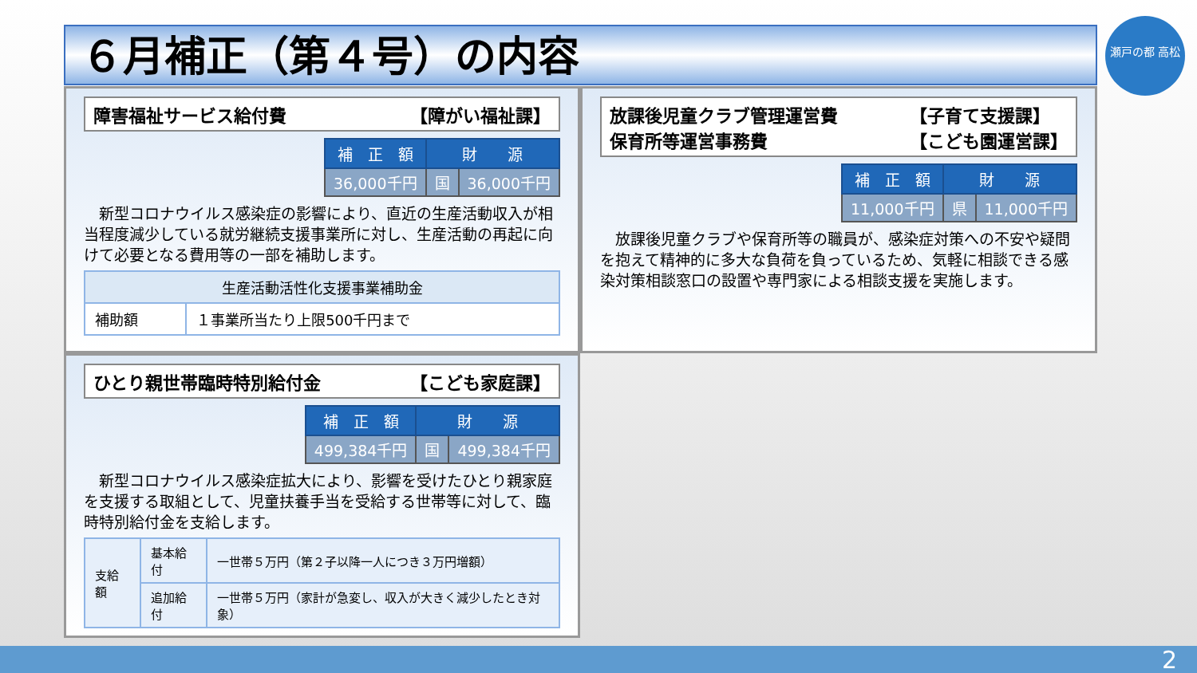６月補正（第４号）の内容
瀬戸の都 高松
障害福祉サービス給付費 【障がい福祉課】
| 補 正 額 | 財 源 | |
| --- | --- | --- |
| 36,000千円 | 国 | 36,000千円 |
新型コロナウイルス感染症の影響により、直近の生産活動収入が相当程度減少している就労継続支援事業所に対し、生産活動の再起に向けて必要となる費用等の一部を補助します。
| 生産活動活性化支援事業補助金 | |
| --- | --- |
| 補助額 | １事業所当たり上限500千円まで |
放課後児童クラブ管理運営費
保育所等運営事務費 【子育て支援課】
【こども園運営課】
| 補 正 額 | 財 源 | |
| --- | --- | --- |
| 11,000千円 | 県 | 11,000千円 |
放課後児童クラブや保育所等の職員が、感染症対策への不安や疑問を抱えて精神的に多大な負荷を負っているため、気軽に相談できる感染対策相談窓口の設置や専門家による相談支援を実施します。
ひとり親世帯臨時特別給付金 【こども家庭課】
| 補 正 額 | 財 源 | |
| --- | --- | --- |
| 499,384千円 | 国 | 499,384千円 |
新型コロナウイルス感染症拡大により、影響を受けたひとり親家庭を支援する取組として、児童扶養手当を受給する世帯等に対して、臨時特別給付金を支給します。
| 支給額 | 基本給付 | 一世帯５万円（第２子以降一人につき３万円増額） |
| | 追加給付 | 一世帯５万円（家計が急変し、収入が大きく減少したとき対象） |
2